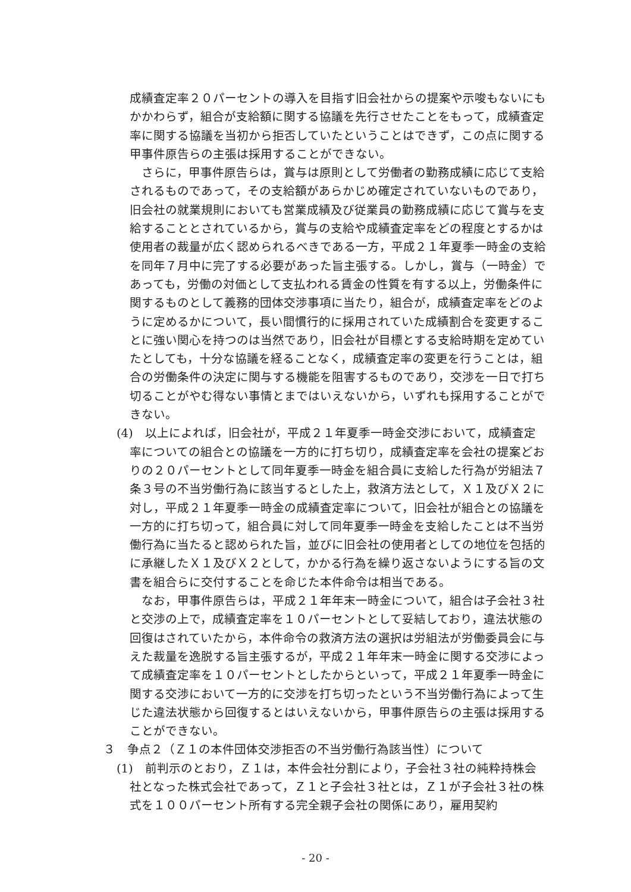成績査定率２０パーセントの導入を目指す旧会社からの提案や示唆もないにもかかわらず，組合が支給額に関する協議を先行させたことをもって，成績査定率に関する協議を当初から拒否していたということはできず，この点に関する甲事件原告らの主張は採用することができない。
さらに，甲事件原告らは，賞与は原則として労働者の勤務成績に応じて支給されるものであって，その支給額があらかじめ確定されていないものであり，旧会社の就業規則においても営業成績及び従業員の勤務成績に応じて賞与を支給することとされているから，賞与の支給や成績査定率をどの程度とするかは使用者の裁量が広く認められるべきである一方，平成２１年夏季一時金の支給を同年７月中に完了する必要があった旨主張する。しかし，賞与（一時金）であっても，労働の対価として支払われる賃金の性質を有する以上，労働条件に関するものとして義務的団体交渉事項に当たり，組合が，成績査定率をどのように定めるかについて，長い間慣行的に採用されていた成績割合を変更することに強い関心を持つのは当然であり，旧会社が目標とする支給時期を定めていたとしても，十分な協議を経ることなく，成績査定率の変更を行うことは，組合の労働条件の決定に関与する機能を阻害するものであり，交渉を一日で打ち切ることがやむ得ない事情とまではいえないから，いずれも採用することができない。
(4)　以上によれば，旧会社が，平成２１年夏季一時金交渉において，成績査定率についての組合との協議を一方的に打ち切り，成績査定率を会社の提案どおりの２０パーセントとして同年夏季一時金を組合員に支給した行為が労組法７条３号の不当労働行為に該当するとした上，救済方法として，Ｘ１及びＸ２に対し，平成２１年夏季一時金の成績査定率について，旧会社が組合との協議を一方的に打ち切って，組合員に対して同年夏季一時金を支給したことは不当労働行為に当たると認められた旨，並びに旧会社の使用者としての地位を包括的に承継したＸ１及びＸ２として，かかる行為を繰り返さないようにする旨の文書を組合らに交付することを命じた本件命令は相当である。
なお，甲事件原告らは，平成２１年年末一時金について，組合は子会社３社と交渉の上で，成績査定率を１０パーセントとして妥結しており，違法状態の回復はされていたから，本件命令の救済方法の選択は労組法が労働委員会に与えた裁量を逸脱する旨主張するが，平成２１年年末一時金に関する交渉によって成績査定率を１０パーセントとしたからといって，平成２１年夏季一時金に関する交渉において一方的に交渉を打ち切ったという不当労働行為によって生じた違法状態から回復するとはいえないから，甲事件原告らの主張は採用することができない。
３　争点２（Ｚ１の本件団体交渉拒否の不当労働行為該当性）について
(1)　前判示のとおり，Ｚ１は，本件会社分割により，子会社３社の純粋持株会社となった株式会社であって，Ｚ１と子会社３社とは，Ｚ１が子会社３社の株式を１００パーセント所有する完全親子会社の関係にあり，雇用契約
- 20 -